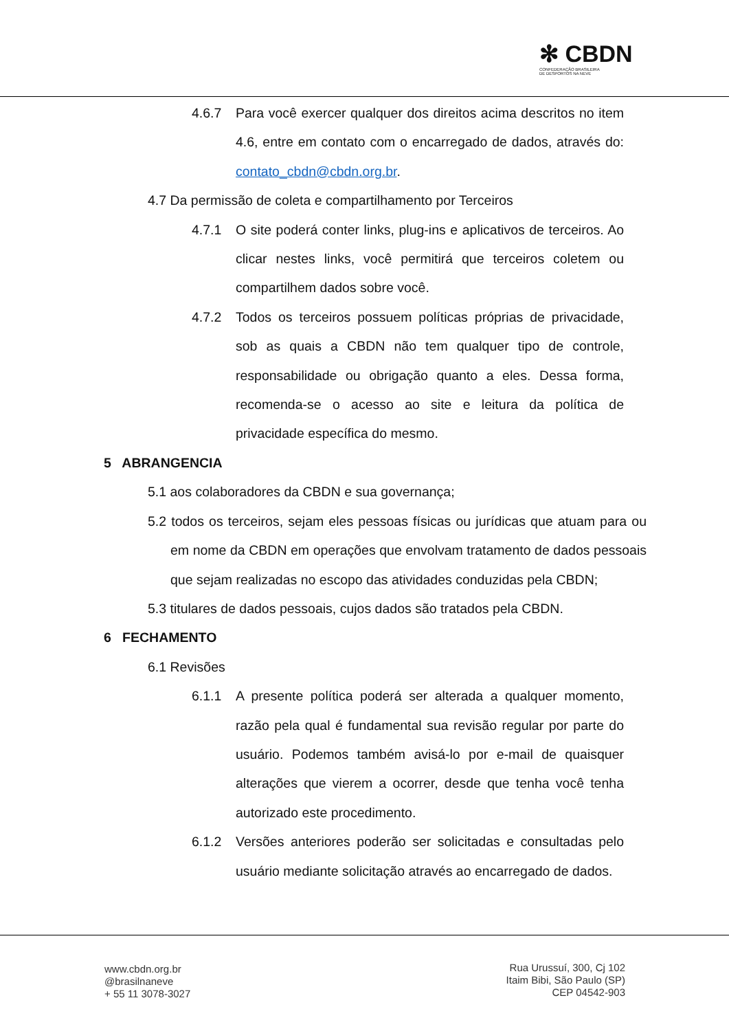✻ CBDN
CONFEDERAÇÃO BRASILEIRA
DE DESPORTOS NA NEVE
4.6.7 Para você exercer qualquer dos direitos acima descritos no item 4.6, entre em contato com o encarregado de dados, através do: contato_cbdn@cbdn.org.br.
4.7 Da permissão de coleta e compartilhamento por Terceiros
4.7.1 O site poderá conter links, plug-ins e aplicativos de terceiros. Ao clicar nestes links, você permitirá que terceiros coletem ou compartilhem dados sobre você.
4.7.2 Todos os terceiros possuem políticas próprias de privacidade, sob as quais a CBDN não tem qualquer tipo de controle, responsabilidade ou obrigação quanto a eles. Dessa forma, recomenda-se o acesso ao site e leitura da política de privacidade específica do mesmo.
5 ABRANGENCIA
5.1 aos colaboradores da CBDN e sua governança;
5.2 todos os terceiros, sejam eles pessoas físicas ou jurídicas que atuam para ou em nome da CBDN em operações que envolvam tratamento de dados pessoais que sejam realizadas no escopo das atividades conduzidas pela CBDN;
5.3 titulares de dados pessoais, cujos dados são tratados pela CBDN.
6 FECHAMENTO
6.1 Revisões
6.1.1 A presente política poderá ser alterada a qualquer momento, razão pela qual é fundamental sua revisão regular por parte do usuário. Podemos também avisá-lo por e-mail de quaisquer alterações que vierem a ocorrer, desde que tenha você tenha autorizado este procedimento.
6.1.2 Versões anteriores poderão ser solicitadas e consultadas pelo usuário mediante solicitação através ao encarregado de dados.
www.cbdn.org.br
@brasilnaneve
+ 55 11 3078-3027
Rua Urussuí, 300, Cj 102
Itaim Bibi, São Paulo (SP)
CEP 04542-903